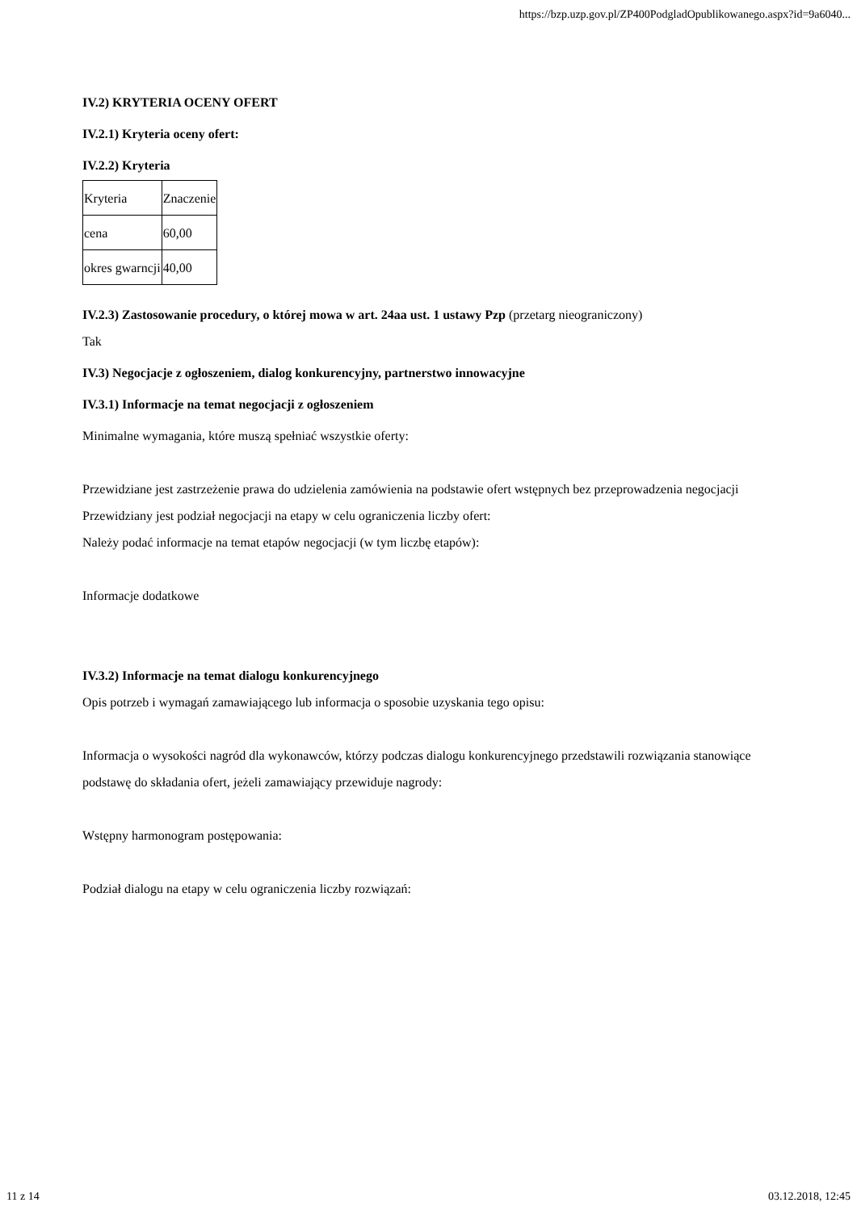https://bzp.uzp.gov.pl/ZP400PodgladOpublikowanego.aspx?id=9a6040...
IV.2) KRYTERIA OCENY OFERT
IV.2.1) Kryteria oceny ofert:
IV.2.2) Kryteria
| Kryteria | Znaczenie |
| cena | 60,00 |
| okres gwarncji | 40,00 |
IV.2.3) Zastosowanie procedury, o której mowa w art. 24aa ust. 1 ustawy Pzp (przetarg nieograniczony)
Tak
IV.3) Negocjacje z ogłoszeniem, dialog konkurencyjny, partnerstwo innowacyjne
IV.3.1) Informacje na temat negocjacji z ogłoszeniem
Minimalne wymagania, które muszą spełniać wszystkie oferty:
Przewidziane jest zastrzeżenie prawa do udzielenia zamówienia na podstawie ofert wstępnych bez przeprowadzenia negocjacji
Przewidziany jest podział negocjacji na etapy w celu ograniczenia liczby ofert:
Należy podać informacje na temat etapów negocjacji (w tym liczbę etapów):
Informacje dodatkowe
IV.3.2) Informacje na temat dialogu konkurencyjnego
Opis potrzeb i wymagań zamawiającego lub informacja o sposobie uzyskania tego opisu:
Informacja o wysokości nagród dla wykonawców, którzy podczas dialogu konkurencyjnego przedstawili rozwiązania stanowiące podstawę do składania ofert, jeżeli zamawiający przewiduje nagrody:
Wstępny harmonogram postępowania:
Podział dialogu na etapy w celu ograniczenia liczby rozwiązań:
11 z 14 03.12.2018, 12:45